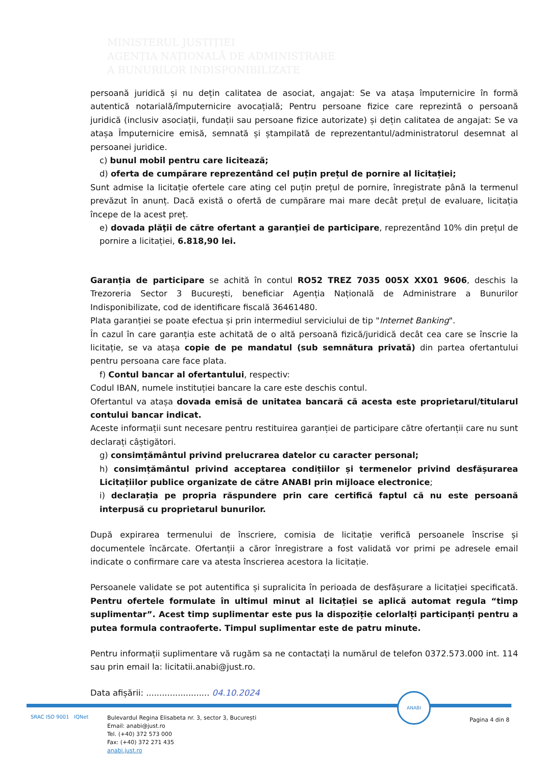MINISTERUL JUSTIȚIEI
AGENȚIA NAȚIONALĂ DE ADMINISTRARE
A BUNURILOR INDISPONIBILIZATE
persoană juridică și nu dețin calitatea de asociat, angajat: Se va atașa împuternicire în formă autentică notarială/împuternicire avocațială; Pentru persoane fizice care reprezintă o persoană juridică (inclusiv asociații, fundații sau persoane fizice autorizate) și dețin calitatea de angajat: Se va atașa Împuternicire emisă, semnată și ștampilată de reprezentantul/administratorul desemnat al persoanei juridice.
c) bunul mobil pentru care licitează;
d) oferta de cumpărare reprezentând cel puțin prețul de pornire al licitației;
Sunt admise la licitație ofertele care ating cel puțin prețul de pornire, înregistrate până la termenul prevăzut în anunț. Dacă există o ofertă de cumpărare mai mare decât prețul de evaluare, licitația începe de la acest preț.
e) dovada plăţii de către ofertant a garanţiei de participare, reprezentând 10% din prețul de pornire a licitației, 6.818,90 lei.
Garanția de participare se achită în contul RO52 TREZ 7035 005X XX01 9606, deschis la Trezoreria Sector 3 București, beneficiar Agenția Națională de Administrare a Bunurilor Indisponibilizate, cod de identificare fiscală 36461480.
Plata garanției se poate efectua și prin intermediul serviciului de tip "Internet Banking".
În cazul în care garanția este achitată de o altă persoană fizică/juridică decât cea care se înscrie la licitație, se va atașa copie de pe mandatul (sub semnătura privată) din partea ofertantului pentru persoana care face plata.
f) Contul bancar al ofertantului, respectiv:
Codul IBAN, numele instituției bancare la care este deschis contul.
Ofertantul va atașa dovada emisă de unitatea bancară că acesta este proprietarul/titularul contului bancar indicat.
Aceste informații sunt necesare pentru restituirea garanției de participare către ofertanții care nu sunt declarați câștigători.
g) consimțământul privind prelucrarea datelor cu caracter personal;
h) consimțământul privind acceptarea condițiilor și termenelor privind desfășurarea Licitațiilor publice organizate de către ANABI prin mijloace electronice;
i) declarația pe propria răspundere prin care certifică faptul că nu este persoană interpusă cu proprietarul bunurilor.
După expirarea termenului de înscriere, comisia de licitație verifică persoanele înscrise și documentele încărcate. Ofertanții a căror înregistrare a fost validată vor primi pe adresele email indicate o confirmare care va atesta înscrierea acestora la licitație.
Persoanele validate se pot autentifica și supralicita în perioada de desfășurare a licitației specificată. Pentru ofertele formulate în ultimul minut al licitației se aplică automat regula “timp suplimentar”. Acest timp suplimentar este pus la dispoziție celorlalți participanți pentru a putea formula contraoferte. Timpul suplimentar este de patru minute.
Pentru informații suplimentare vă rugăm sa ne contactați la numărul de telefon 0372.573.000 int. 114 sau prin email la: licitatii.anabi@just.ro.
Data afișării: ........................ 04.10.2024
ANABI
SRAC ISO 9001 IQNet
Bulevardul Regina Elisabeta nr. 3, sector 3, București
Email: anabi@just.ro
Tel. (+40) 372 573 000
Fax: (+40) 372 271 435
anabi.just.ro
Pagina 4 din 8